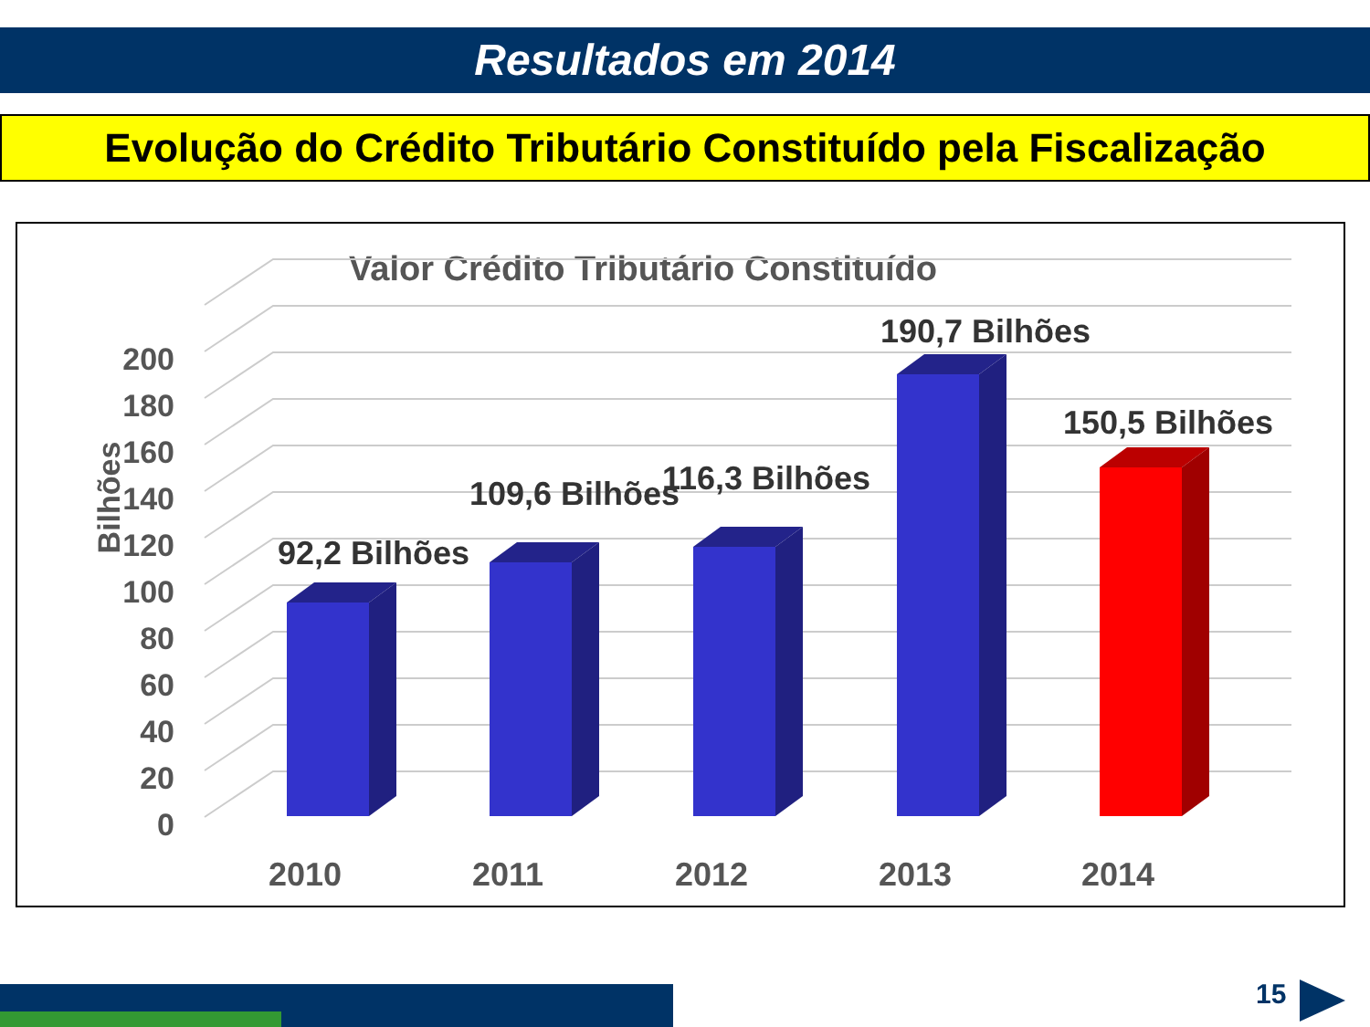Resultados em 2014
Evolução do Crédito Tributário Constituído pela Fiscalização
Valor Crédito Tributário Constituído
0
20
40
60
80
100
120
140
160
180
200
Bilhões
92,2 Bilhões
109,6 Bilhões
116,3 Bilhões
190,7 Bilhões
150,5 Bilhões
2010
2011
2012
2013
2014
15